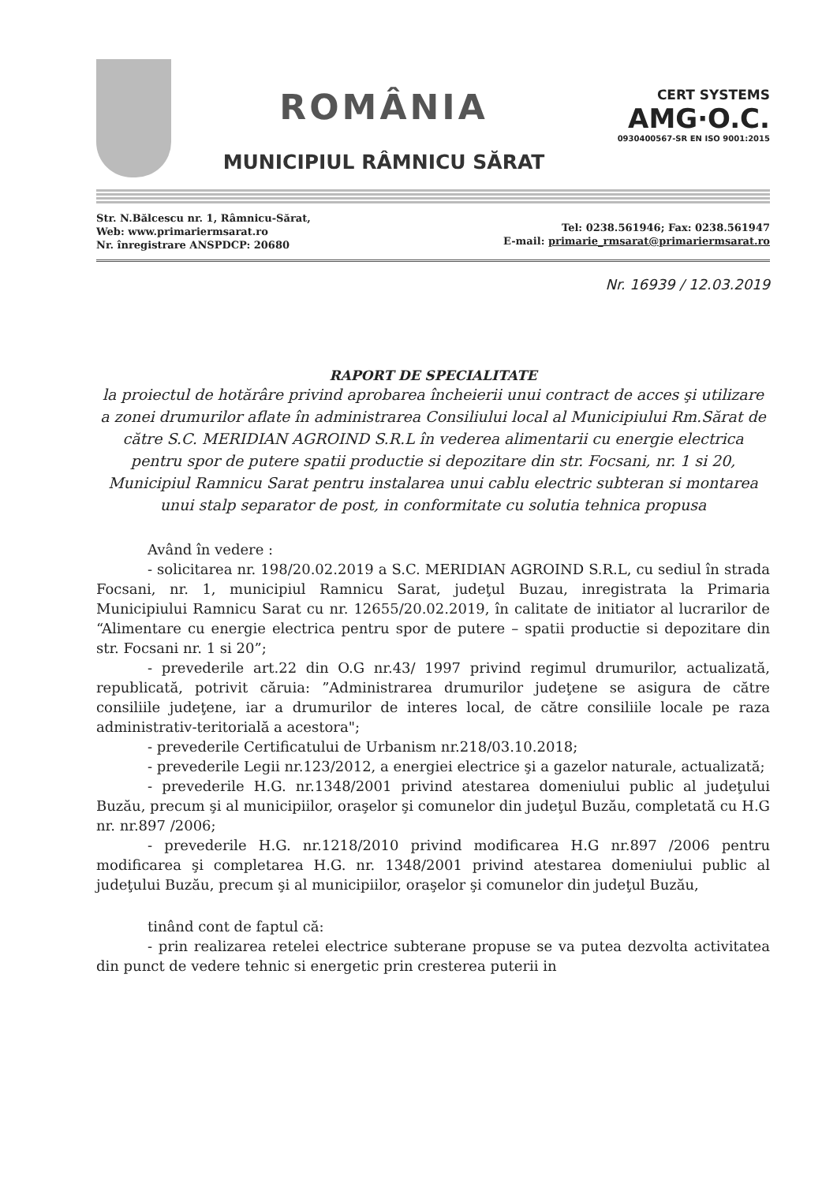ROMÂNIA
MUNICIPIUL RÂMNICU SĂRAT
CERT SYSTEMS
AMG·O.C.
0930400567-SR EN ISO 9001:2015
Str. N.Bălcescu nr. 1, Râmnicu-Sărat,
Web: www.primariermsarat.ro
Nr. înregistrare ANSPDCP: 20680
Tel: 0238.561946; Fax: 0238.561947
E-mail: primarie_rmsarat@primariermsarat.ro
Nr. 16939 / 12.03.2019
RAPORT DE SPECIALITATE
la proiectul de hotărâre privind aprobarea încheierii unui contract de acces şi utilizare a zonei drumurilor aflate în administrarea Consiliului local al Municipiului Rm.Sărat de către S.C. MERIDIAN AGROIND S.R.L în vederea alimentarii cu energie electrica pentru spor de putere spatii productie si depozitare din str. Focsani, nr. 1 si 20, Municipiul Ramnicu Sarat pentru instalarea unui cablu electric subteran si montarea unui stalp separator de post, in conformitate cu solutia tehnica propusa
Având în vedere :
- solicitarea nr. 198/20.02.2019 a S.C. MERIDIAN AGROIND S.R.L, cu sediul în strada Focsani, nr. 1, municipiul Ramnicu Sarat, judeţul Buzau, inregistrata la Primaria Municipiului Ramnicu Sarat cu nr. 12655/20.02.2019, în calitate de initiator al lucrarilor de “Alimentare cu energie electrica pentru spor de putere – spatii productie si depozitare din str. Focsani nr. 1 si 20”;
- prevederile art.22 din O.G nr.43/ 1997 privind regimul drumurilor, actualizată, republicată, potrivit căruia: ”Administrarea drumurilor judeţene se asigura de către consiliile judeţene, iar a drumurilor de interes local, de către consiliile locale pe raza administrativ-teritorială a acestora";
- prevederile Certificatului de Urbanism nr.218/03.10.2018;
- prevederile Legii nr.123/2012, a energiei electrice şi a gazelor naturale, actualizată;
- prevederile H.G. nr.1348/2001 privind atestarea domeniului public al judeţului Buzău, precum şi al municipiilor, oraşelor şi comunelor din judeţul Buzău, completată cu H.G nr. nr.897 /2006;
- prevederile H.G. nr.1218/2010 privind modificarea H.G nr.897 /2006 pentru modificarea şi completarea H.G. nr. 1348/2001 privind atestarea domeniului public al judeţului Buzău, precum şi al municipiilor, oraşelor şi comunelor din judeţul Buzău,
tinând cont de faptul că:
- prin realizarea retelei electrice subterane propuse se va putea dezvolta activitatea din punct de vedere tehnic si energetic prin cresterea puterii in